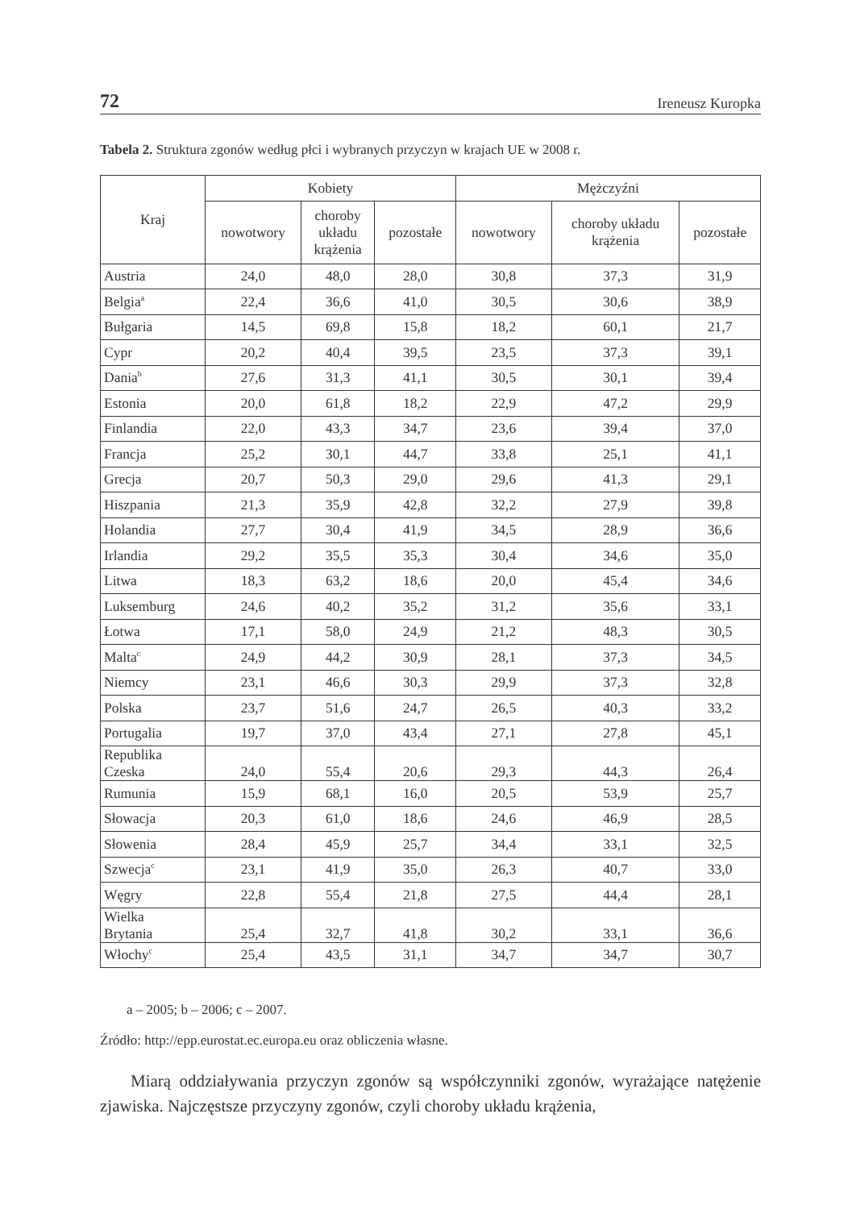72 Ireneusz Kuropka
Tabela 2. Struktura zgonów według płci i wybranych przyczyn w krajach UE w 2008 r.
| Kraj | Kobiety | | | Mężczyźni | | |
| --- | --- | --- | --- | --- | --- | --- |
| | nowotwory | choroby układu krążenia | pozostałe | nowotwory | choroby układu krążenia | pozostałe |
| Austria | 24,0 | 48,0 | 28,0 | 30,8 | 37,3 | 31,9 |
| Belgia<sup>a</sup> | 22,4 | 36,6 | 41,0 | 30,5 | 30,6 | 38,9 |
| Bułgaria | 14,5 | 69,8 | 15,8 | 18,2 | 60,1 | 21,7 |
| Cypr | 20,2 | 40,4 | 39,5 | 23,5 | 37,3 | 39,1 |
| Dania<sup>b</sup> | 27,6 | 31,3 | 41,1 | 30,5 | 30,1 | 39,4 |
| Estonia | 20,0 | 61,8 | 18,2 | 22,9 | 47,2 | 29,9 |
| Finlandia | 22,0 | 43,3 | 34,7 | 23,6 | 39,4 | 37,0 |
| Francja | 25,2 | 30,1 | 44,7 | 33,8 | 25,1 | 41,1 |
| Grecja | 20,7 | 50,3 | 29,0 | 29,6 | 41,3 | 29,1 |
| Hiszpania | 21,3 | 35,9 | 42,8 | 32,2 | 27,9 | 39,8 |
| Holandia | 27,7 | 30,4 | 41,9 | 34,5 | 28,9 | 36,6 |
| Irlandia | 29,2 | 35,5 | 35,3 | 30,4 | 34,6 | 35,0 |
| Litwa | 18,3 | 63,2 | 18,6 | 20,0 | 45,4 | 34,6 |
| Luksemburg | 24,6 | 40,2 | 35,2 | 31,2 | 35,6 | 33,1 |
| Łotwa | 17,1 | 58,0 | 24,9 | 21,2 | 48,3 | 30,5 |
| Malta<sup>c</sup> | 24,9 | 44,2 | 30,9 | 28,1 | 37,3 | 34,5 |
| Niemcy | 23,1 | 46,6 | 30,3 | 29,9 | 37,3 | 32,8 |
| Polska | 23,7 | 51,6 | 24,7 | 26,5 | 40,3 | 33,2 |
| Portugalia | 19,7 | 37,0 | 43,4 | 27,1 | 27,8 | 45,1 |
| Republika Czeska | 24,0 | 55,4 | 20,6 | 29,3 | 44,3 | 26,4 |
| Rumunia | 15,9 | 68,1 | 16,0 | 20,5 | 53,9 | 25,7 |
| Słowacja | 20,3 | 61,0 | 18,6 | 24,6 | 46,9 | 28,5 |
| Słowenia | 28,4 | 45,9 | 25,7 | 34,4 | 33,1 | 32,5 |
| Szwecja<sup>c</sup> | 23,1 | 41,9 | 35,0 | 26,3 | 40,7 | 33,0 |
| Węgry | 22,8 | 55,4 | 21,8 | 27,5 | 44,4 | 28,1 |
| Wielka Brytania | 25,4 | 32,7 | 41,8 | 30,2 | 33,1 | 36,6 |
| Włochy<sup>c</sup> | 25,4 | 43,5 | 31,1 | 34,7 | 34,7 | 30,7 |
a – 2005; b – 2006; c – 2007.
Źródło: http://epp.eurostat.ec.europa.eu oraz obliczenia własne.
Miarą oddziaływania przyczyn zgonów są współczynniki zgonów, wyrażające natężenie zjawiska. Najczęstsze przyczyny zgonów, czyli choroby układu krążenia,